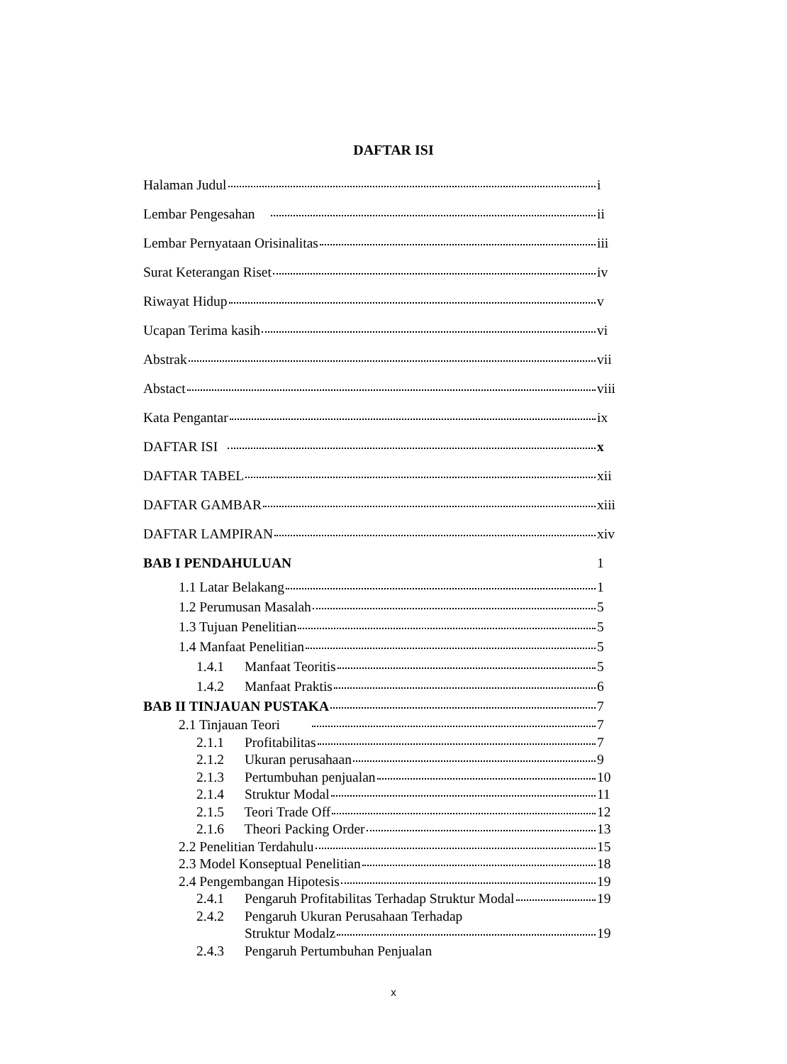DAFTAR ISI
Halaman Judul i
Lembar Pengesahan ii
Lembar Pernyataan Orisinalitas iii
Surat Keterangan Riset iv
Riwayat Hidup v
Ucapan Terima kasih vi
Abstrak vii
Abstact viii
Kata Pengantar ix
DAFTAR ISI x
DAFTAR TABEL xii
DAFTAR GAMBAR xiii
DAFTAR LAMPIRAN xiv
BAB I PENDAHULUAN 1
1.1 Latar Belakang 1
1.2 Perumusan Masalah 5
1.3 Tujuan Penelitian 5
1.4 Manfaat Penelitian 5
1.4.1 Manfaat Teoritis 5
1.4.2 Manfaat Praktis 6
BAB II TINJAUAN PUSTAKA 7
2.1 Tinjauan Teori 7
2.1.1 Profitabilitas 7
2.1.2 Ukuran perusahaan 9
2.1.3 Pertumbuhan penjualan 10
2.1.4 Struktur Modal 11
2.1.5 Teori Trade Off 12
2.1.6 Theori Packing Order 13
2.2 Penelitian Terdahulu 15
2.3 Model Konseptual Penelitian 18
2.4 Pengembangan Hipotesis 19
2.4.1 Pengaruh Profitabilitas Terhadap Struktur Modal 19
2.4.2 Pengaruh Ukuran Perusahaan Terhadap
Struktur Modalz 19
2.4.3 Pengaruh Pertumbuhan Penjualan
x